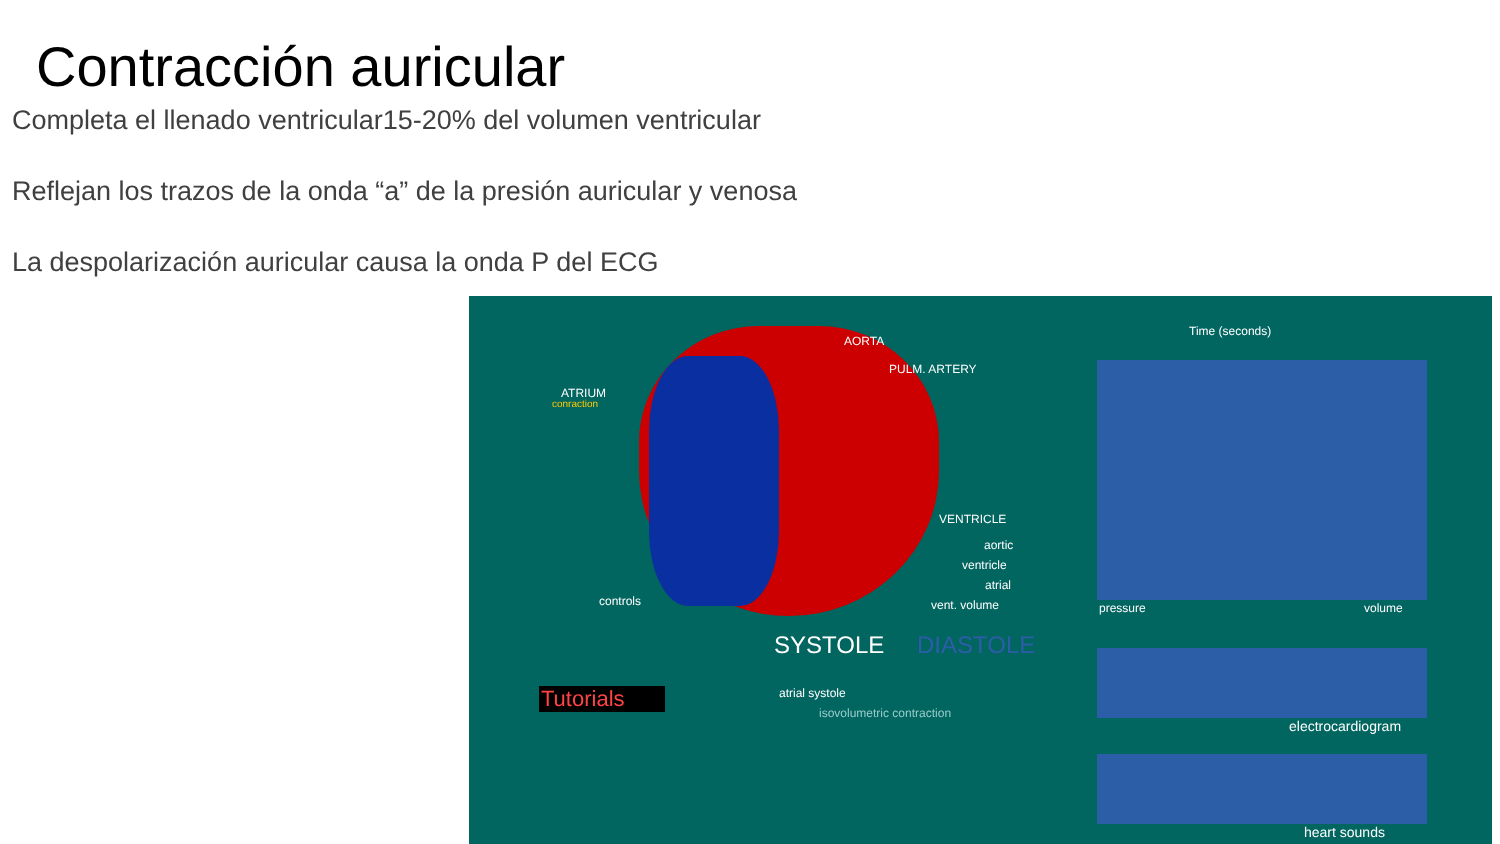Contracción auricular
Completa el llenado ventricular15-20% del volumen ventricular
Reflejan los trazos de la onda “a” de la presión auricular y venosa
La despolarización auricular causa la onda P del ECG
AORTA
PULM. ARTERY
ATRIUM
conraction
VENTRICLE
aortic
ventricle
atrial
vent. volume controls
Time (seconds)
pressure volume
SYSTOLE DIASTOLE
Tutorials atrial systole
isovolumetric contraction
electrocardiogram
heart sounds